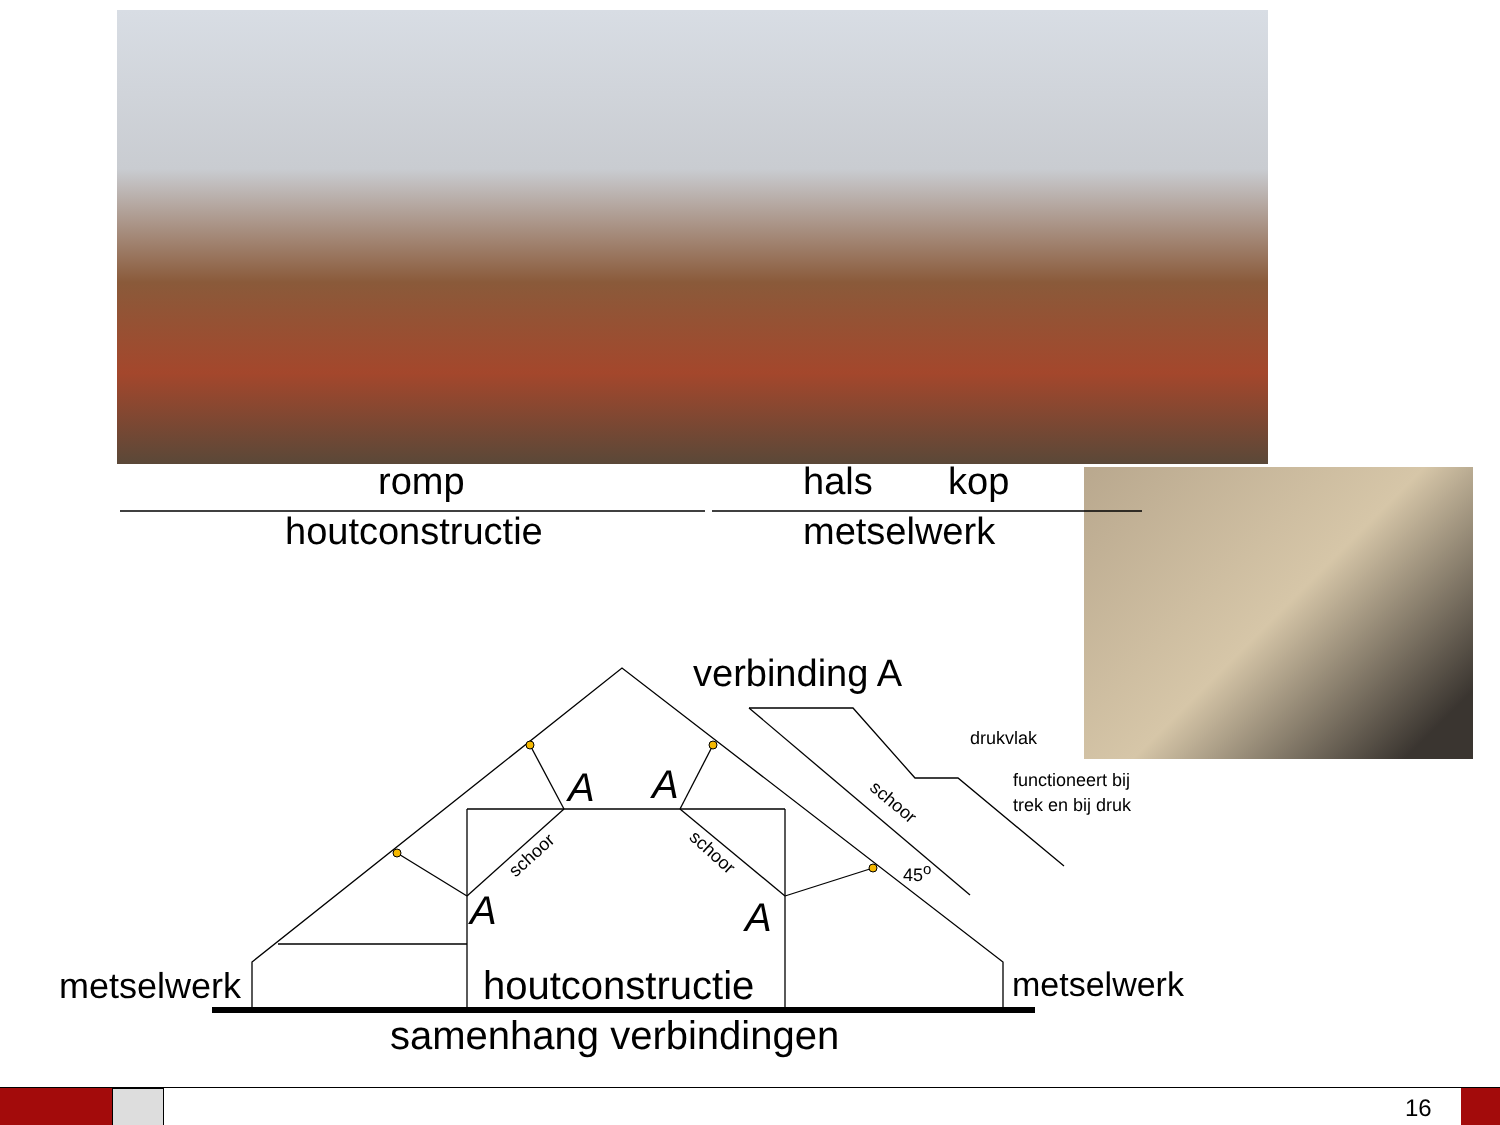romp hals kop
houtconstructie metselwerk
verbinding A
drukvlak
functioneert bij
trek en bij druk
A A
A A
schoor schoor
schoor
45<sup>o</sup>
metselwerk houtconstructie metselwerk
samenhang verbindingen
16